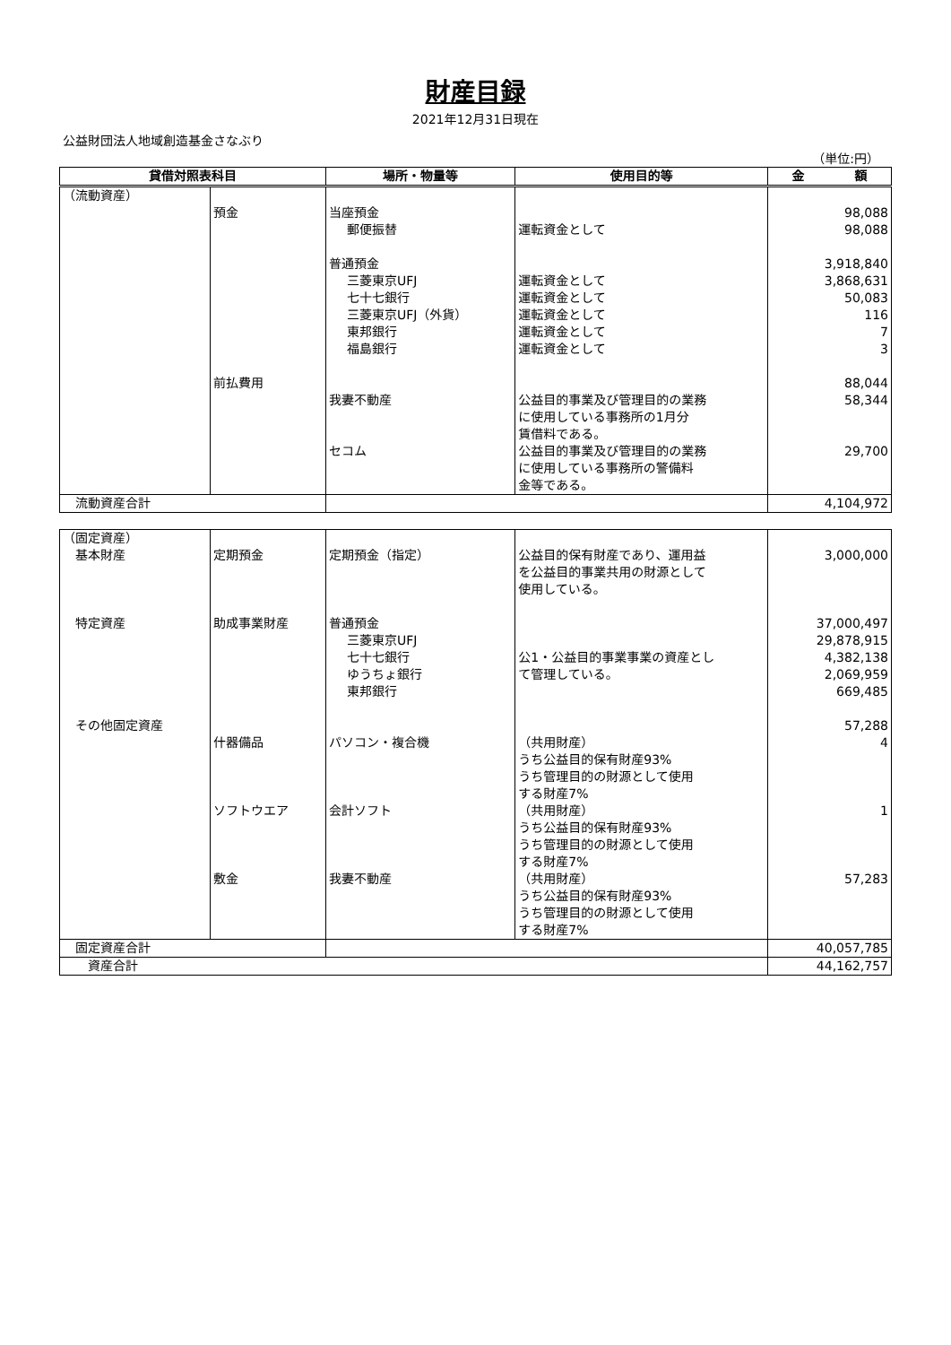財産目録
2021年12月31日現在
公益財団法人地域創造基金さなぶり
（単位:円）
| 貸借対照表科目 | | 場所・物量等 | 使用目的等 | 金 額 |
| --- | --- | --- | --- | --- |
| （流動資産） | 預金 前払費用 | 当座預金 郵便振替 普通預金 三菱東京UFJ 七十七銀行 三菱東京UFJ（外貨） 東邦銀行 福島銀行 我妻不動産 セコム | 運転資金として 運転資金として 運転資金として 運転資金として 運転資金として 運転資金として 公益目的事業及び管理目的の業務 に使用している事務所の1月分 賃借料である。 公益目的事業及び管理目的の業務 に使用している事務所の警備料 金等である。 | 98,088 98,088 3,918,840 3,868,631 50,083 116 7 3 88,044 58,344 29,700 |
| 流動資産合計 | | | | 4,104,972 |
| （固定資産） 基本財産 特定資産 その他固定資産 | 定期預金 助成事業財産 什器備品 ソフトウエア 敷金 | 定期預金（指定） 普通預金 三菱東京UFJ 七十七銀行 ゆうちょ銀行 東邦銀行 パソコン・複合機 会計ソフト 我妻不動産 | 公益目的保有財産であり、運用益 を公益目的事業共用の財源として 使用している。 公1・公益目的事業事業の資産とし て管理している。 （共用財産） うち公益目的保有財産93% うち管理目的の財源として使用 する財産7% （共用財産） うち公益目的保有財産93% うち管理目的の財源として使用 する財産7% （共用財産） うち公益目的保有財産93% うち管理目的の財源として使用 する財産7% | 3,000,000 37,000,497 29,878,915 4,382,138 2,069,959 669,485 57,288 4 1 57,283 |
| 固定資産合計 | | | | 40,057,785 |
| 資産合計 | | | | 44,162,757 |